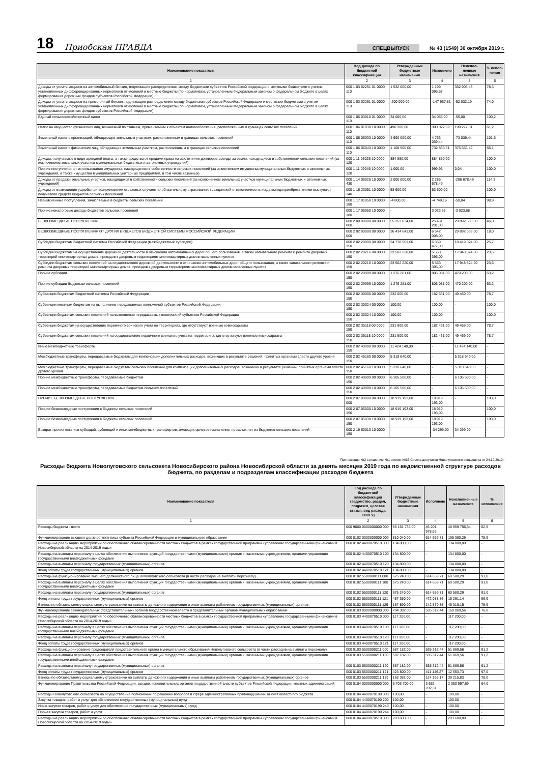18
Приобская ПРАВДА
СПЕЦВЫПУСК
№ 43 (1549) 30 октября 2019 г.
| Наименование показателя | Код дохода по бюджетной классификации | Утвержденные бюджетные назначения | Исполнено | Неиспол-ненные назначения | % испол-нения |
| --- | --- | --- | --- | --- | --- |
| 1 | 2 | 3 | 4 | 5 | 6 |
| Доходы от уплаты акцизов на автомобильный бензин, подлежащие распределению между бюджетами субъектов Российской Федерации и местными бюджетами с учетом установленных дифференцированных нормативов отчислений в местные бюджеты (по нормативам, установленным Федеральным законом о федеральном бюджете в целях формирования дорожных фондов субъектов Российской Федерации) | 000 1 03 02251 01 0000 110 | 1 532 000,00 | 1 199 096,57 | 332 903,43 | 78,3 |
| Доходы от уплаты акцизов на прямогонный бензин, подлежащие распределению между бюджетами субъектов Российской Федерации и местными бюджетами с учетом установленных дифференцированных нормативов отчислений в местные бюджеты (по нормативам, установленным Федеральным законом о федеральном бюджете в целях формирования дорожных фондов субъектов Российской Федерации) | 000 1 03 02261 01 0000 110 | -200 000,00 | -147 967,81 | -52 032,19 | 74,0 |
| Единый сельскохозяйственный налог | 000 1 05 03010 01 0000 110 | 34 000,00 | 34 055,00 | -55,00 | 100,2 |
| Налог на имущество физических лиц, взимаемый по ставкам, применяемым к объектам налогообложения, расположенным в границах сельских поселений | 000 1 06 01030 10 0000 110 | 490 300,00 | 300 022,69 | 190 277,31 | 61,2 |
| Земельный налог с организаций, обладающих земельным участком, расположенным в границах сельских поселений | 000 1 06 06033 10 0000 110 | 4 690 000,00 | 4 763 039,44 | -73 039,44 | 101,6 |
| Земельный налог с физических лиц, обладающих земельным участком, расположенным в границах сельских поселений | 000 1 06 06043 10 0000 110 | 1 108 500,00 | 732 833,51 | 375 666,49 | 66,1 |
| Доходы, получаемые в виде арендной платы, а также средства от продажи права на заключение договоров аренды за земли, находящиеся в собственности сельских поселений (за исключением земельных участков муниципальных бюджетных и автономных учреждений) | 000 1 11 05025 10 0000 120 | 884 850,00 | 884 850,00 | - | 100,0 |
| Прочие поступления от использования имущества, находящегося в собственности сельских поселений (за исключением имущества муниципальных бюджетных и автономных учреждений, а также имущества муниципальных унитарных предприятий, в том числе казенных) | 000 1 11 09045 10 0000 120 | 1 000,00 | 999,96 | 0,04 | 100,0 |
| Доходы от продажи земельных участков, находящихся в собственности сельских поселений (за исключением земельных участков муниципальных бюджетных и автономных учреждений) | 000 1 14 06025 10 0000 430 | 2 000 000,00 | 2 286 678,49 | -286 678,49 | 114,3 |
| Доходы от возмещения ущерба при возникновении страховых случаев по обязательному страхованию гражданской ответственности, когда выгодоприобретателями выступают получатели средств бюджетов сельских поселений | 000 1 16 23051 10 0000 140 | 53 600,00 | 53 600,00 | - | 100,0 |
| Невыясненные поступления, зачисляемые в бюджеты сельских поселений | 000 1 17 01050 10 0000 180 | -4 800,00 | -4 749,16 | -50,84 | 98,9 |
| Прочие неналоговые доходы бюджетов сельских поселений | 000 1 17 05050 10 0000 180 | - | 3 023,68 | -3 023,68 | - |
| БЕЗВОЗМЕЗДНЫЕ ПОСТУПЛЕНИЯ | 000 2 00 00000 00 0000 000 | 55 353 834,00 | 25 461 201,00 | 29 892 633,00 | 46,0 |
| БЕЗВОЗМЕЗДНЫЕ ПОСТУПЛЕНИЯ ОТ ДРУГИХ БЮДЖЕТОВ БЮДЖЕТНОЙ СИСТЕМЫ РОССИЙСКОЙ ФЕДЕРАЦИИ | 000 2 02 00000 00 0000 000 | 36 434 641,00 | 6 542 008,00 | 29 892 633,00 | 18,0 |
| Субсидии бюджетам бюджетной системы Российской Федерации (межбюджетные субсидии) | 000 2 02 20000 00 0000 150 | 24 778 501,00 | 6 359 477,00 | 18 419 024,00 | 25,7 |
| Субсидии бюджетам на осуществление дорожной деятельности в отношении автомобильных дорог общего пользования, а также капитального ремонта и ремонта дворовых территорий многоквартирных домов, проездов к дворовым территориям многоквартирных домов населенных пунктов | 000 2 02 20216 00 0000 150 | 23 502 220,00 | 5 553 396,00 | 17 948 824,00 | 23,6 |
| Субсидии бюджетам сельских поселений на осуществление дорожной деятельности в отношении автомобильных дорог общего пользования, а также капитального ремонта и ремонта дворовых территорий многоквартирных домов, проездов к дворовым территориям многоквартирных домов населенных пунктов | 000 2 02 20216 10 0000 150 | 23 502 220,00 | 5 553 396,00 | 17 948 824,00 | 23,6 |
| Прочие субсидии | 000 2 02 29999 00 0000 150 | 1 276 281,00 | 806 081,00 | 470 200,00 | 63,2 |
| Прочие субсидии бюджетам сельских поселений | 000 2 02 29999 10 0000 150 | 1 276 281,00 | 806 081,00 | 470 200,00 | 63,2 |
| Субвенции бюджетам бюджетной системы Российской Федерации | 000 2 02 30000 00 0000 150 | 232 000,00 | 182 531,00 | 49 469,00 | 78,7 |
| Субвенции местным бюджетам на выполнение передаваемых полномочий субъектов Российской Федерации | 000 2 02 30024 00 0000 150 | 100,00 | 100,00 | - | 100,0 |
| Субвенции бюджетам сельских поселений на выполнение передаваемых полномочий субъектов Российской Федерации | 000 2 02 30024 10 0000 150 | 100,00 | 100,00 | - | 100,0 |
| Субвенции бюджетам на осуществление первичного воинского учета на территориях, где отсутствуют военные комиссариаты | 000 2 02 35118 00 0000 150 | 231 900,00 | 182 431,00 | 49 469,00 | 78,7 |
| Субвенции бюджетам сельских поселений на осуществление первичного воинского учета на территориях, где отсутствуют военные комиссариаты | 000 2 02 35118 10 0000 150 | 231 900,00 | 182 431,00 | 49 469,00 | 78,7 |
| Иные межбюджетные трансферты | 000 2 02 40000 00 0000 150 | 11 424 140,00 | - | 11 424 140,00 | - |
| Межбюджетные трансферты, передаваемые бюджетам для компенсации дополнительных расходов, возникших в результате решений, принятых органами власти другого уровня | 000 2 02 45160 00 0000 150 | 5 318 640,00 | - | 5 318 640,00 | - |
| Межбюджетные трансферты, передаваемые бюджетам сельских поселений для компенсации дополнительных расходов, возникших в результате решений, принятых органами власти другого уровня | 000 2 02 45160 10 0000 150 | 5 318 640,00 | - | 5 318 640,00 | - |
| Прочие межбюджетные трансферты, передаваемые бюджетам | 000 2 02 49999 00 0000 150 | 6 105 500,00 | - | 6 105 500,00 | - |
| Прочие межбюджетные трансферты, передаваемые бюджетам сельских поселений | 000 2 02 49999 10 0000 150 | 6 105 500,00 | - | 6 105 500,00 | - |
| ПРОЧИЕ БЕЗВОЗМЕЗДНЫЕ ПОСТУПЛЕНИЯ | 000 2 07 00000 00 0000 000 | 18 919 193,00 | 18 919 193,00 | - | 100,0 |
| Прочие безвозмездные поступления в бюджеты сельских поселений | 000 2 07 05000 10 0000 150 | 18 919 193,00 | 18 919 193,00 | - | 100,0 |
| Прочие безвозмездные поступления в бюджеты сельских поселений | 000 2 07 05030 10 0000 150 | 18 919 193,00 | 18 919 193,00 | - | 100,0 |
| Возврат прочих остатков субсидий, субвенций и иных межбюджетных трансфертов, имеющих целевое назначение, прошлых лет из бюджетов сельских поселений | 000 2 19 60010 10 0000 150 | - | -34 299,00 | 34 299,00 | - |
Приложение №2 к решению №1 сессии №35 Совета депутатов Новолуговского сельсовета от 24.10.2019г.
Расходы бюджета Новолуговского сельсовета Новосибирского района Новосибирской области за девять месяцев 2019 года по ведомственной структуре расходов бюджета, по разделам и подразделам классификации расходов бюджета
| Наименование показателя | Код расхода по бюджетной классификации (ведомство, раздел, подразел, целевая статья, вид расхода, КОСГУ) | Утвержденные бюджетные назначения | Исполнено | Неисполненные назначения | % исполнения |
| --- | --- | --- | --- | --- | --- |
| 1 | 2 | 3 | 4 | 5 | 6 |
| Расходы бюджета - всего | 000 9600 0000000000 000 | 86 161 735,00 | 45 201 978,66 | 40 959 756,34 | 52,5 |
| Функционирование высшего должностного лица субъекта Российской Федерации и муниципального образования | 000 0102 0000000000 000 | 810 040,00 | 614 659,71 | 195 380,29 | 75,9 |
| Расходы на реализацию мероприятий по обеспечению сбалансированности местных бюджетов в рамках государственной программы «управление государсвенными финансами в Новосибирской области на 2014-2019 годы» | 000 0102 4400070510 000 | 134 800,00 | - | 134 800,00 | - |
| Расходы на выплаты персоналу в целях обеспечения выполнения функций государственными (муниципальными) органами, казенными учреждениями, органами управления государственными внебюджетными фондами | 000 0102 4400070510 100 | 134 800,00 | - | 134 800,00 | - |
| Расходы на выплаты персоналу государственных (муниципальных) органов | 000 0102 4400070510 120 | 134 800,00 | - | 134 800,00 | - |
| Фонд оплаты труда государственных (муниципальных) органов | 000 0102 4400070510 121 | 134 800,00 | - | 134 800,00 | - |
| Расходы на функционирование высшего должностного лица Новолуговского сельсовета (в части расходов на выплаты персоналу) | 000 0102 5500000111 000 | 675 240,00 | 614 659,71 | 60 580,29 | 91,0 |
| Расходы на выплаты персоналу в целях обеспечения выполнения функций государственными (муниципальными) органами, казенными учреждениями, органами управления государственными внебюджетными фондами | 000 0102 5500000111 100 | 675 240,00 | 614 659,71 | 60 580,29 | 91,0 |
| Расходы на выплаты персоналу государственных (муниципальных) органов | 000 0102 5500000111 120 | 675 240,00 | 614 659,71 | 60 580,29 | 91,0 |
| Фонд оплаты труда государственных (муниципальных) органов | 000 0102 5500000111 121 | 487 350,00 | 472 088,86 | 15 261,14 | 96,9 |
| Взносы по обязательному социальному страхованию на выплаты денежного содержания и иные выплаты работникам государственных (муниципальных) органов | 000 0102 5500000111 129 | 187 890,00 | 142 570,85 | 45 319,15 | 75,9 |
| Функционирование законодательных (представительных) органов государственной власти и представительных органов муниципальных образований | 000 0103 0000000000 000 | 704 382,00 | 535 312,44 | 169 069,56 | 76,0 |
| Расходы на реализацию мероприятий по обеспечению сбалансированности местных бюджетов в рамках государственной программы «управление государсвенными финансами в Новосибирской области на 2014-2019 годы» | 000 0103 4400070510 000 | 117 200,00 | - | 117 200,00 | - |
| Расходы на выплаты персоналу в целях обеспечения выполнения функций государственными (муниципальными) органами, казенными учреждениями, органами управления государственными внебюджетными фондами | 000 0103 4400070510 100 | 117 200,00 | - | 117 200,00 | - |
| Расходы на выплаты персоналу государственных (муниципальных) органов | 000 0103 4400070510 120 | 117 200,00 | - | 117 200,00 | - |
| Фонд оплаты труда государственных (муниципальных) органов | 000 0103 4400070510 121 | 117 200,00 | - | 117 200,00 | - |
| Расходы на функционирование председателя представительного органа муниципального образования Новолуговского сельсовета (в части расходов на выплаты персоналу) | 000 0103 5500000211 000 | 587 182,00 | 535 312,44 | 51 869,56 | 91,2 |
| Расходы на выплаты персоналу в целях обеспечения выполнения функций государственными (муниципальными) органами, казенными учреждениями, органами управления государственными внебюджетными фондами | 000 0103 5500000211 100 | 587 182,00 | 535 312,44 | 51 869,56 | 91,2 |
| Расходы на выплаты персоналу государственных (муниципальных) органов | 000 0103 5500000211 120 | 587 182,00 | 535 312,44 | 51 869,56 | 91,2 |
| Фонд оплаты труда государственных (муниципальных) органов | 000 0103 5500000211 121 | 423 800,00 | 411 146,27 | 12 653,73 | 97,0 |
| Взносы по обязательному социальному страхованию на выплаты денежного содержания и иные выплаты работникам государственных (муниципальных) органов | 000 0103 5500000211 129 | 163 382,00 | 124 166,17 | 39 215,83 | 76,0 |
| Функционирование Правительства Российской Федерации, высших исполнительных органов государственной власти субъектов Российской Федерации, местных администраций | 000 0104 0000000000 000 | 5 703 700,00 | 3 652 702,31 | 2 050 997,69 | 64,0 |
| Расходы Новолуговского сельсовета на осуществление полномочий по решению вопросов в сфере административных правонарушений за счет областного бюджета | 000 0104 4400070190 000 | 100,00 | - | 100,00 | - |
| Закупка товаров, работ и услуг для обеспечения государственных (муниципальных) нужд | 000 0104 4400070190 200 | 100,00 | - | 100,00 | - |
| Иные закупки товаров, работ и услуг для обеспечения государственных (муниципальных) нужд | 000 0104 4400070190 240 | 100,00 | - | 100,00 | - |
| Прочая закупка товаров, работ и услуг | 000 0104 4400070190 244 | 100,00 | - | 100,00 | - |
| Расходы на реализацию мероприятий по обеспечению сбалансированности местных бюджетов в рамках государственной программы «управление государсвенными финансами в Новосибирской области на 2014-2019 годы» | 000 0104 4400070510 000 | 203 600,00 | - | 203 600,00 | - |